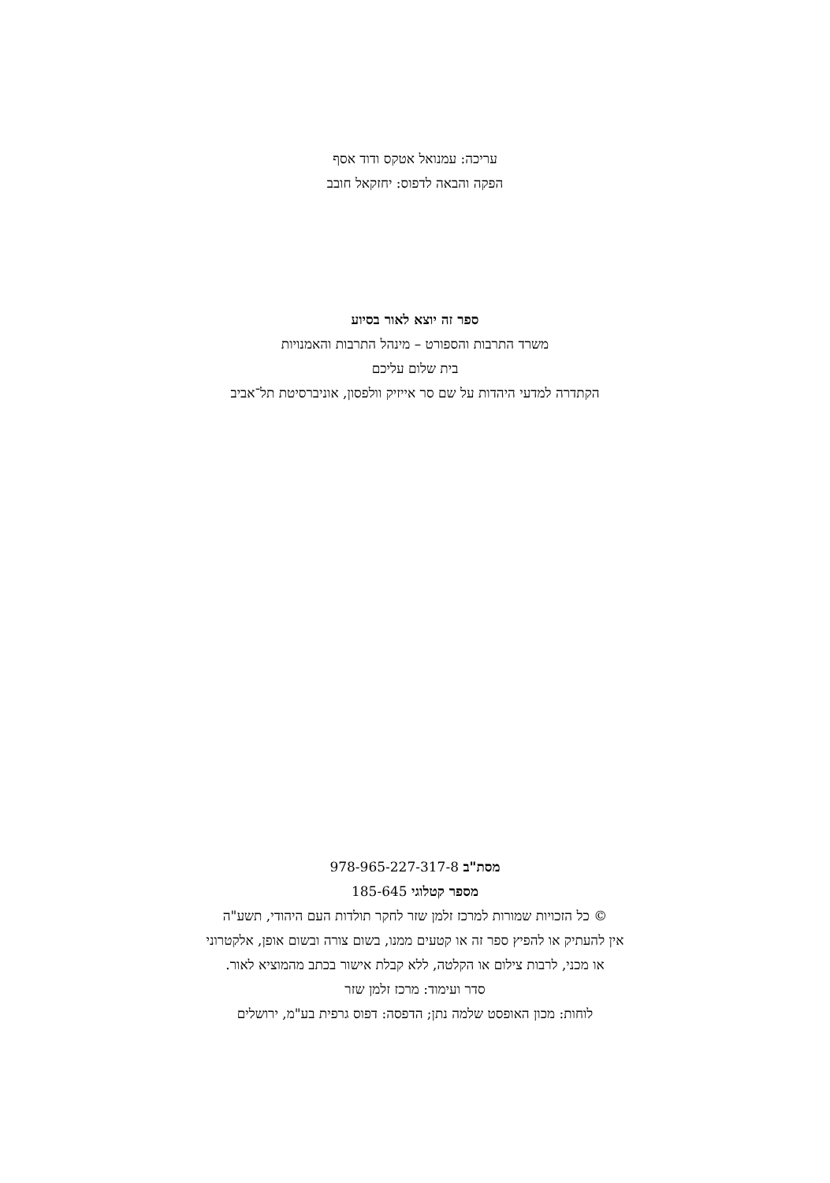עריכה: עמנואל אטקס ודוד אסף
הפקה והבאה לדפוס: יחזקאל חובב
ספר זה יוצא לאור בסיוע
משרד התרבות והספורט – מינהל התרבות והאמנויות
בית שלום עליכם
הקתדרה למדעי היהדות על שם סר אייזיק וולפסון, אוניברסיטת תל־אביב
מסת"ב 978-965-227-317-8
מספר קטלוגי 185-645
© כל הזכויות שמורות למרכז זלמן שזר לחקר תולדות העם היהודי, תשע"ה
אין להעתיק או להפיץ ספר זה או קטעים ממנו, בשום צורה ובשום אופן, אלקטרוני
או מכני, לרבות צילום או הקלטה, ללא קבלת אישור בכתב מהמוציא לאור.
סדר ועימוד: מרכז זלמן שזר
לוחות: מכון האופסט שלמה נתן; הדפסה: דפוס גרפית בע"מ, ירושלים